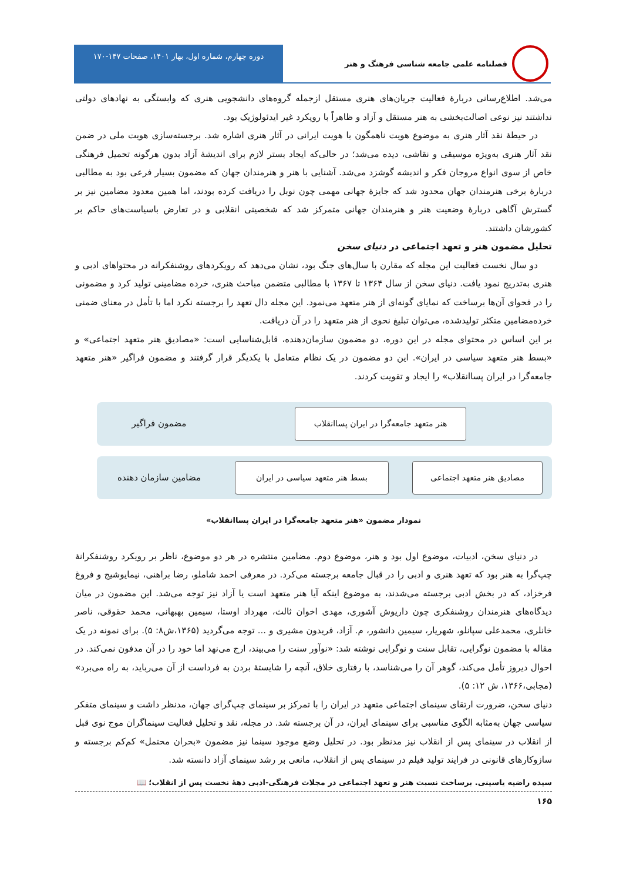فصلنامه علمی جامعه شناسی فرهنگ و هنر
دوره چهارم، شماره اول، بهار ۱۴۰۱، صفحات ۱۴۷-۱۷۰
می‌شد. اطلاع‌رسانی دربارهٔ فعالیت جریان‌های هنری مستقل ازجمله گروه‌های دانشجویی هنری که وابستگی به نهادهای دولتی نداشتند نیز نوعی اصالت‌بخشی به هنر مستقل و آزاد و ظاهراً با رویکرد غیر ایدئولوژیک بود.
در حیطهٔ نقد آثار هنری به موضوع هویت ناهمگون با هویت ایرانی در آثار هنری اشاره شد. برجسته‌سازی هویت ملی در ضمن نقد آثار هنری به‌ویژه موسیقی و نقاشی، دیده می‌شد؛ در حالی‌که ایجاد بستر لازم برای اندیشهٔ آزاد بدون هرگونه تحمیل فرهنگی خاص از سوی انواع مروجان فکر و اندیشه گوشزد می‌شد. آشنایی با هنر و هنرمندان جهان که مضمون بسیار فرعی بود به مطالبی دربارهٔ برخی هنرمندان جهان محدود شد که جایزهٔ جهانی مهمی چون نوبل را دریافت کرده بودند، اما همین معدود مضامین نیز بر گسترش آگاهی دربارهٔ وضعیت هنر و هنرمندان جهانی متمرکز شد که شخصیتی انقلابی و در تعارض باسیاست‌های حاکم بر کشورشان داشتند.
تحلیل مضمون هنر و تعهد اجتماعی در دنیای سخن
دو سال نخست فعالیت این مجله که مقارن با سال‌های جنگ بود، نشان می‌دهد که رویکردهای روشنفکرانه در محتواهای ادبی و هنری به‌تدریج نمود یافت. دنیای سخن از سال ۱۳۶۴ تا ۱۳۶۷ با مطالبی متضمن مباحث هنری، خرده مضامینی تولید کرد و مضمونی را در فحوای آن‌ها برساخت که نمایای گونه‌ای از هنر متعهد می‌نمود. این مجله دال تعهد را برجسته نکرد اما با تأمل در معنای ضمنی خرده‌مضامین متکثر تولیدشده، می‌توان تبلیغ نحوی از هنر متعهد را در آن دریافت.
بر این اساس در محتوای مجله در این دوره، دو مضمون سازمان‌دهنده، قابل‌شناسایی است: «مصادیق هنر متعهد اجتماعی» و «بسط هنر متعهد سیاسی در ایران». این دو مضمون در یک نظام متعامل با یکدیگر قرار گرفتند و مضمون فراگیر «هنر متعهد جامعه‌گرا در ایران پساانقلاب» را ایجاد و تقویت کردند.
هنر متعهد جامعه‌گرا در ایران پساانقلاب
مضمون فراگیر
مصادیق هنر متعهد اجتماعی
بسط هنر متعهد سیاسی در ایران
مضامین سازمان دهنده
نمودار مضمون «هنر متعهد جامعه‌گرا در ایران پساانقلاب»
در دنیای سخن، ادبیات، موضوع اول بود و هنر، موضوع دوم. مضامین منتشره در هر دو موضوع، ناظر بر رویکرد روشنفکرانهٔ چپ‌گرا به هنر بود که تعهد هنری و ادبی را در قبال جامعه برجسته می‌کرد. در معرفی احمد شاملو، رضا براهنی، نیمایوشیج و فروغ فرخزاد، که در بخش ادبی برجسته می‌شدند، به موضوع اینکه آیا هنر متعهد است یا آزاد نیز توجه می‌شد. این مضمون در میان دیدگاه‌های هنرمندان روشنفکری چون داریوش آشوری، مهدی اخوان ثالث، مهرداد اوستا، سیمین بهبهانی، محمد حقوقی، ناصر خانلری، محمدعلی سپانلو، شهریار، سیمین دانشور، م. آزاد، فریدون مشیری و ... توجه می‌گردید (۱۳۶۵،ش۸: ۵). برای نمونه در یک مقاله با مضمون نوگرایی، تقابل سنت و نوگرایی نوشته شد: «نوآور سنت را می‌بیند، ارج می‌نهد اما خود را در آن مدفون نمی‌کند. در احوال دیروز تأمل می‌کند، گوهر آن را می‌شناسد، با رفتاری خلاق، آنچه را شایستهٔ بردن به فرداست از آن می‌رباید، به راه می‌برد» (مجابی،۱۳۶۶، ش ۱۲: ۵).
دنیای سخن، ضرورت ارتقای سینمای اجتماعی متعهد در ایران را با تمرکز بر سینمای چپ‌گرای جهان، مدنظر داشت و سینمای متفکر سیاسی جهان به‌مثابه الگوی مناسبی برای سینمای ایران، در آن برجسته شد. در مجله، نقد و تحلیل فعالیت سینماگران موج نوی قبل از انقلاب در سینمای پس از انقلاب نیز مدنظر بود. در تحلیل وضع موجود سینما نیز مضمون «بحران محتمل» کم‌کم برجسته و سازوکارهای قانونی در فرایند تولید فیلم در سینمای پس از انقلاب، مانعی بر رشد سینمای آزاد دانسته شد.
سیده راضیه یاسینی. برساخت نسبت هنر و تعهد اجتماعی در مجلات فرهنگی-ادبی دههٔ نخست پس از انقلاب؛ 📖
۱۶۵